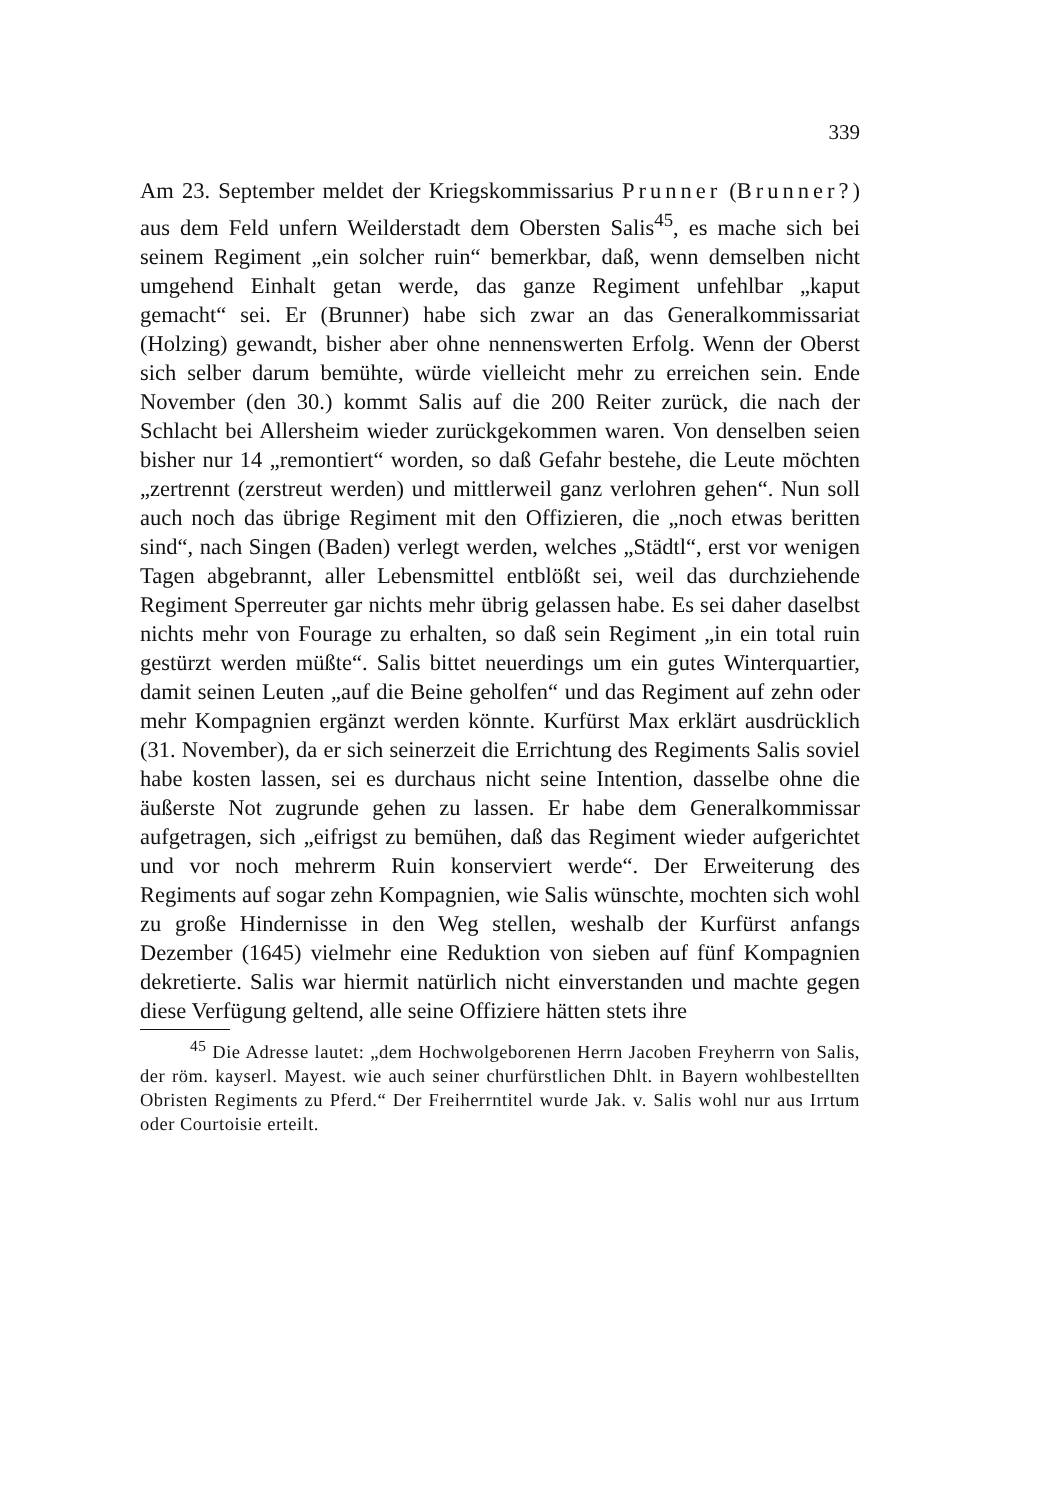339
Am 23. September meldet der Kriegskommissarius Prunner (Brunner?) aus dem Feld unfern Weilderstadt dem Obersten Salis<sup>45</sup>, es mache sich bei seinem Regiment „ein solcher ruin“ bemerkbar, daß, wenn demselben nicht umgehend Einhalt getan werde, das ganze Regiment unfehlbar „kaput gemacht“ sei. Er (Brunner) habe sich zwar an das Generalkommissariat (Holzing) gewandt, bisher aber ohne nennenswerten Erfolg. Wenn der Oberst sich selber darum bemühte, würde vielleicht mehr zu erreichen sein. Ende November (den 30.) kommt Salis auf die 200 Reiter zurück, die nach der Schlacht bei Allersheim wieder zurückgekommen waren. Von denselben seien bisher nur 14 „remontiert“ worden, so daß Gefahr bestehe, die Leute möchten „zertrennt (zerstreut werden) und mittlerweil ganz verlohren gehen“. Nun soll auch noch das übrige Regiment mit den Offizieren, die „noch etwas beritten sind“, nach Singen (Baden) verlegt werden, welches „Städtl“, erst vor wenigen Tagen abgebrannt, aller Lebensmittel entblößt sei, weil das durchziehende Regiment Sperreuter gar nichts mehr übrig gelassen habe. Es sei daher daselbst nichts mehr von Fourage zu erhalten, so daß sein Regiment „in ein total ruin gestürzt werden müßte“. Salis bittet neuerdings um ein gutes Winterquartier, damit seinen Leuten „auf die Beine geholfen“ und das Regiment auf zehn oder mehr Kompagnien ergänzt werden könnte. Kurfürst Max erklärt ausdrücklich (31. November), da er sich seinerzeit die Errichtung des Regiments Salis soviel habe kosten lassen, sei es durchaus nicht seine Intention, dasselbe ohne die äußerste Not zugrunde gehen zu lassen. Er habe dem Generalkommissar aufgetragen, sich „eifrigst zu bemühen, daß das Regiment wieder aufgerichtet und vor noch mehrerm Ruin konserviert werde“. Der Erweiterung des Regiments auf sogar zehn Kompagnien, wie Salis wünschte, mochten sich wohl zu große Hindernisse in den Weg stellen, weshalb der Kurfürst anfangs Dezember (1645) vielmehr eine Reduktion von sieben auf fünf Kompagnien dekretierte. Salis war hiermit natürlich nicht einverstanden und machte gegen diese Verfügung geltend, alle seine Offiziere hätten stets ihre
<sup>45</sup> Die Adresse lautet: „dem Hochwolgeborenen Herrn Jacoben Freyherrn von Salis, der röm. kayserl. Mayest. wie auch seiner churfürstlichen Dhlt. in Bayern wohlbestellten Obristen Regiments zu Pferd.“ Der Freiherrntitel wurde Jak. v. Salis wohl nur aus Irrtum oder Courtoisie erteilt.